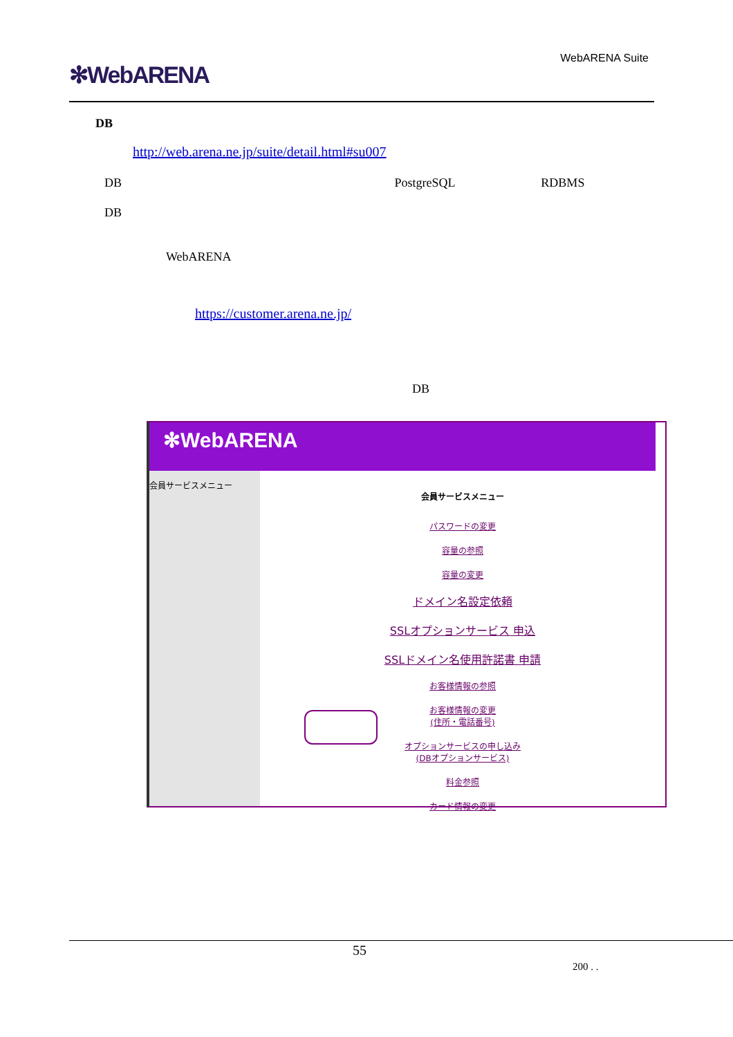✻WebARENA
WebARENA Suite
DB
http://web.arena.ne.jp/suite/detail.html#su007
DB PostgreSQL RDBMS
DB
WebARENA
https://customer.arena.ne.jp/
DB
✻WebARENA
会員サービスメニュー
会員サービスメニュー
パスワードの変更
容量の参照
容量の変更
ドメイン名設定依頼
SSLオプションサービス 申込
SSLドメイン名使用許諾書 申請
お客様情報の参照
お客様情報の変更
(住所・電話番号)
オプションサービスの申し込み
(DBオプションサービス)
料金参照
カード情報の変更
55
200 . .